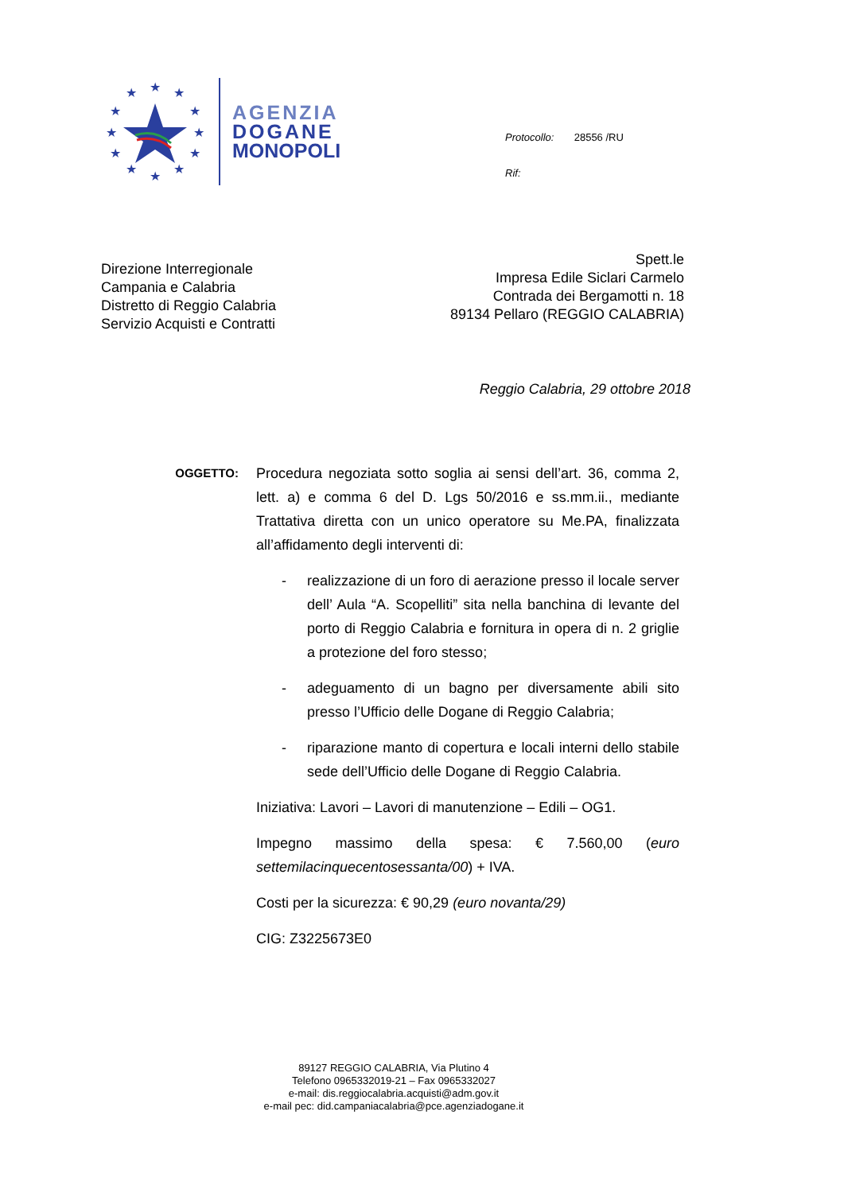★
★
★
★
★
★
★
★
★
★
★
★
AGENZIA
DOGANE
MONOPOLI
Protocollo: 28556 /RU
Rif:
Direzione Interregionale
Campania e Calabria
Distretto di Reggio Calabria
Servizio Acquisti e Contratti
Spett.le
Impresa Edile Siclari Carmelo
Contrada dei Bergamotti n. 18
89134 Pellaro (REGGIO CALABRIA)
Reggio Calabria, 29 ottobre 2018
OGGETTO:
Procedura negoziata sotto soglia ai sensi dell’art. 36, comma 2, lett. a) e comma 6 del D. Lgs 50/2016 e ss.mm.ii., mediante Trattativa diretta con un unico operatore su Me.PA, finalizzata all’affidamento degli interventi di:
- realizzazione di un foro di aerazione presso il locale server dell’ Aula “A. Scopelliti” sita nella banchina di levante del porto di Reggio Calabria e fornitura in opera di n. 2 griglie a protezione del foro stesso;
- adeguamento di un bagno per diversamente abili sito presso l’Ufficio delle Dogane di Reggio Calabria;
- riparazione manto di copertura e locali interni dello stabile sede dell’Ufficio delle Dogane di Reggio Calabria.
Iniziativa: Lavori – Lavori di manutenzione – Edili – OG1.
Impegno massimo della spesa: € 7.560,00 (euro settemilacinquecentosessanta/00) + IVA.
Costi per la sicurezza: € 90,29 (euro novanta/29)
CIG: Z3225673E0
89127 REGGIO CALABRIA, Via Plutino 4
Telefono 0965332019-21 – Fax 0965332027
e-mail: dis.reggiocalabria.acquisti@adm.gov.it
e-mail pec: did.campaniacalabria@pce.agenziadogane.it